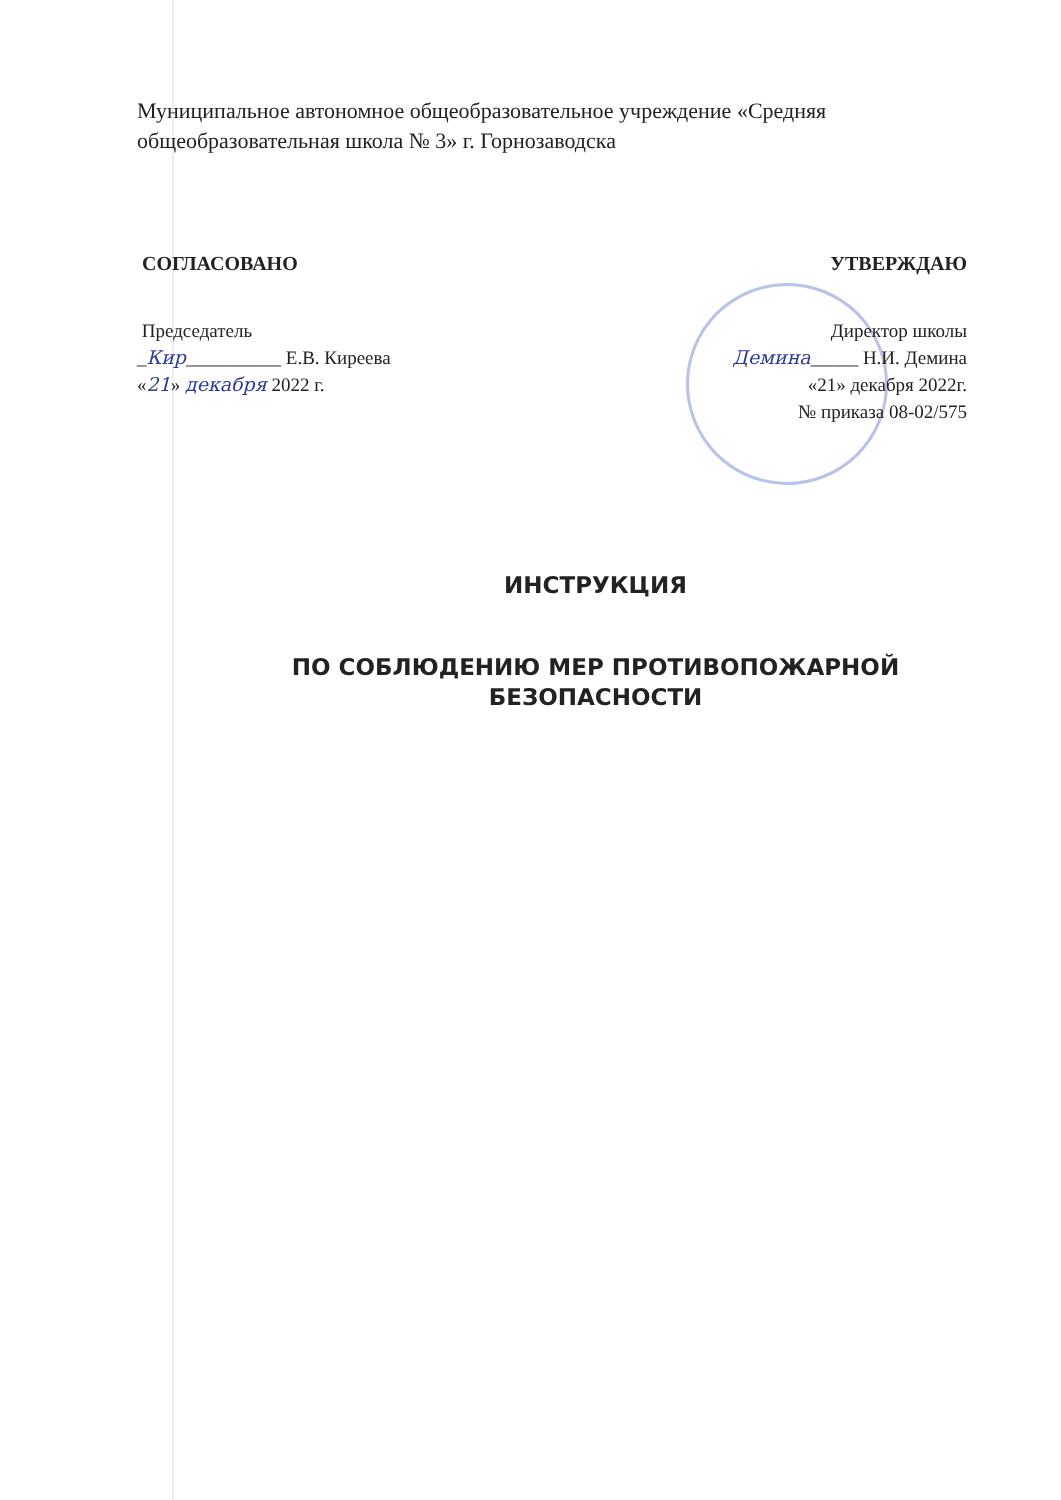Муниципальное автономное общеобразовательное учреждение «Средняя общеобразовательная школа № 3» г. Горнозаводска
СОГЛАСОВАНО
Председатель
_Кир__________ Е.В. Киреева
«21» декабря 2022 г.
УТВЕРЖДАЮ
Директор школы
Демина_____ Н.И. Демина
«21» декабря 2022г.
№ приказа 08-02/575
ИНСТРУКЦИЯ
ПО СОБЛЮДЕНИЮ МЕР ПРОТИВОПОЖАРНОЙ
БЕЗОПАСНОСТИ